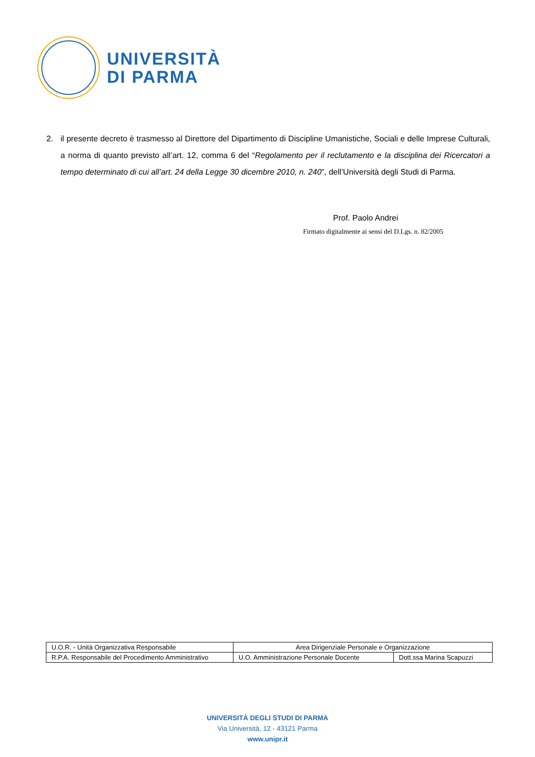UNIVERSITÀ
DI PARMA
2. il presente decreto è trasmesso al Direttore del Dipartimento di Discipline Umanistiche, Sociali e delle Imprese Culturali, a norma di quanto previsto all’art. 12, comma 6 del “Regolamento per il reclutamento e la disciplina dei Ricercatori a tempo determinato di cui all’art. 24 della Legge 30 dicembre 2010, n. 240”, dell’Università degli Studi di Parma.
Prof. Paolo Andrei
Firmato digitalmente ai sensi del D.Lgs. n. 82/2005
| U.O.R. - Unità Organizzativa Responsabile | Area Dirigenziale Personale e Organizzazione | |
| R.P.A. Responsabile del Procedimento Amministrativo | U.O. Amministrazione Personale Docente | Dott.ssa Marina Scapuzzi |
UNIVERSITÀ DEGLI STUDI DI PARMA
Via Università, 12 - 43121 Parma
www.unipr.it